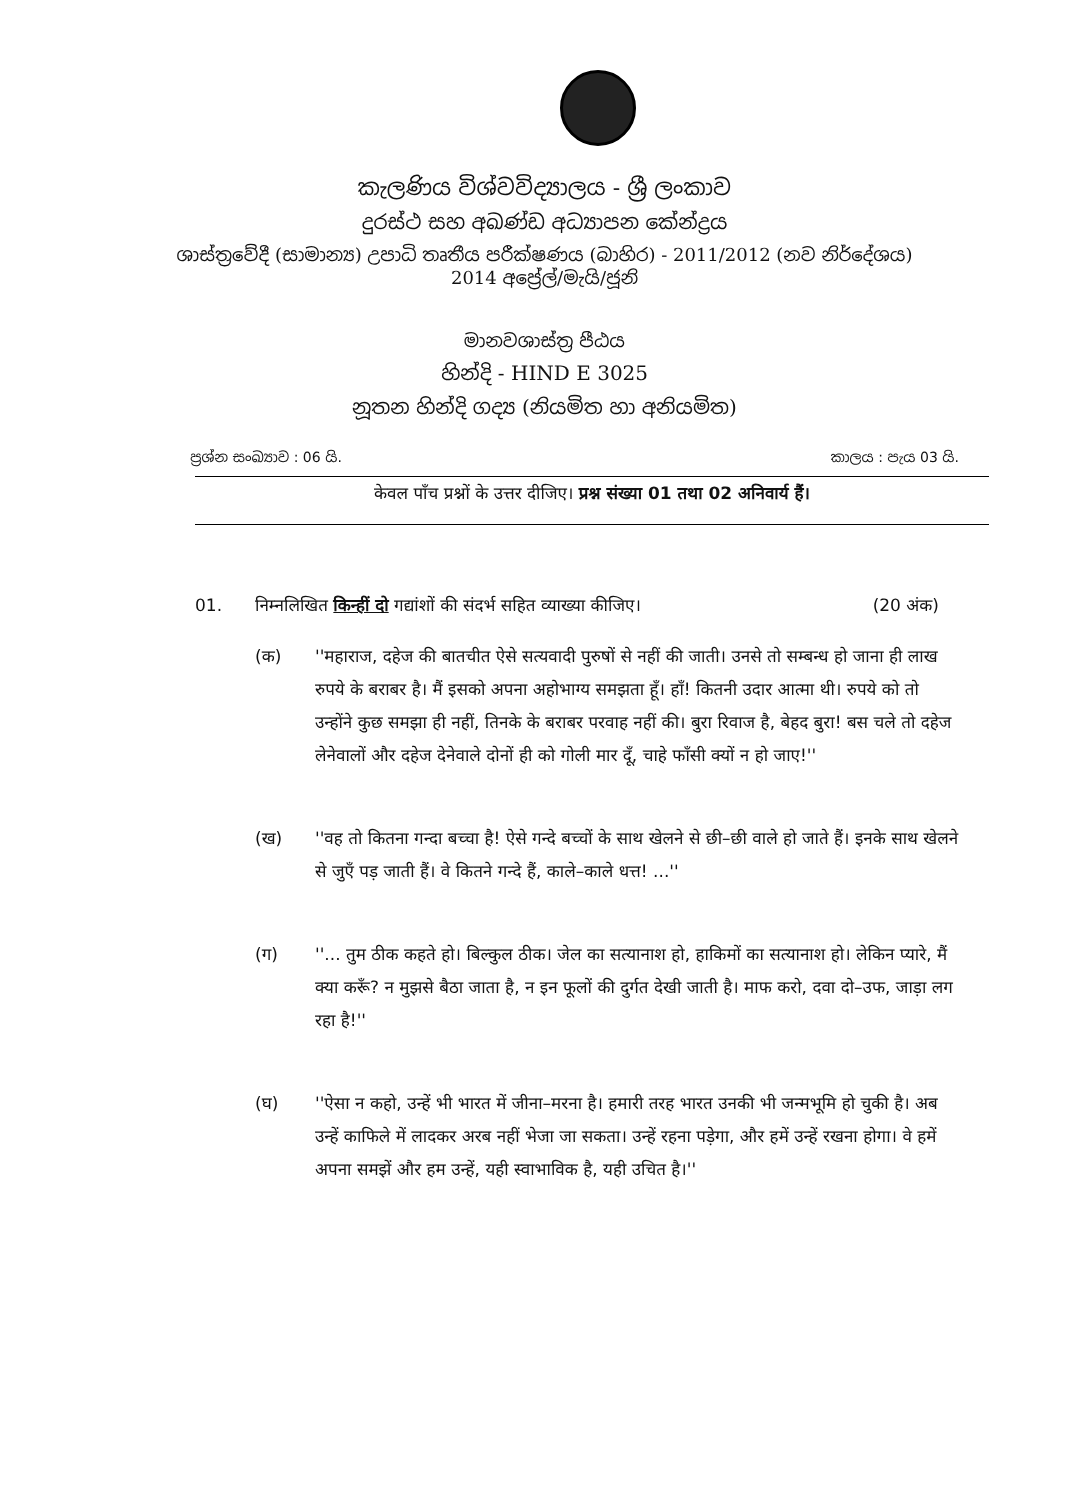කැලණිය විශ්වවිද්‍යාලය - ශ්‍රී ලංකාව
දුරස්ථ සහ අඛණ්ඩ අධ්‍යාපන කේන්ද්‍රය
ශාස්ත්‍රවේදී (සාමාන්‍ය) උපාධි තෘතීය පරීක්ෂණය (බාහිර) - 2011/2012 (නව නිර්දේශය)
2014 අප්‍රේල්/මැයි/ජූනි
මානවශාස්ත්‍ර පීඨය
හින්දි - HIND E 3025
නූතන හින්දි ගද්‍ය (නියමිත හා අනියමිත)
ප්‍රශ්න සංඛ්‍යාව : 06 යි. කාලය : පැය 03 යි.
केवल पाँच प्रश्नों के उत्तर दीजिए। प्रश्न संख्या 01 तथा 02 अनिवार्य हैं।
01. निम्नलिखित किन्हीं दो गद्यांशों की संदर्भ सहित व्याख्या कीजिए। (20 अंक)
(क) ''महाराज, दहेज की बातचीत ऐसे सत्यवादी पुरुषों से नहीं की जाती। उनसे तो सम्बन्ध हो जाना ही लाख रुपये के बराबर है। मैं इसको अपना अहोभाग्य समझता हूँ। हाँ! कितनी उदार आत्मा थी। रुपये को तो उन्होंने कुछ समझा ही नहीं, तिनके के बराबर परवाह नहीं की। बुरा रिवाज है, बेहद बुरा! बस चले तो दहेज लेनेवालों और दहेज देनेवाले दोनों ही को गोली मार दूँ, चाहे फाँसी क्यों न हो जाए!''
(ख) ''वह तो कितना गन्दा बच्चा है! ऐसे गन्दे बच्चों के साथ खेलने से छी–छी वाले हो जाते हैं। इनके साथ खेलने से जुएँ पड़ जाती हैं। वे कितने गन्दे हैं, काले–काले धत्त! ...''
(ग) ''... तुम ठीक कहते हो। बिल्कुल ठीक। जेल का सत्यानाश हो, हाकिमों का सत्यानाश हो। लेकिन प्यारे, मैं क्या करूँ? न मुझसे बैठा जाता है, न इन फूलों की दुर्गत देखी जाती है। माफ करो, दवा दो–उफ, जाड़ा लग रहा है!''
(घ) ''ऐसा न कहो, उन्हें भी भारत में जीना–मरना है। हमारी तरह भारत उनकी भी जन्मभूमि हो चुकी है। अब उन्हें काफिले में लादकर अरब नहीं भेजा जा सकता। उन्हें रहना पड़ेगा, और हमें उन्हें रखना होगा। वे हमें अपना समझें और हम उन्हें, यही स्वाभाविक है, यही उचित है।''